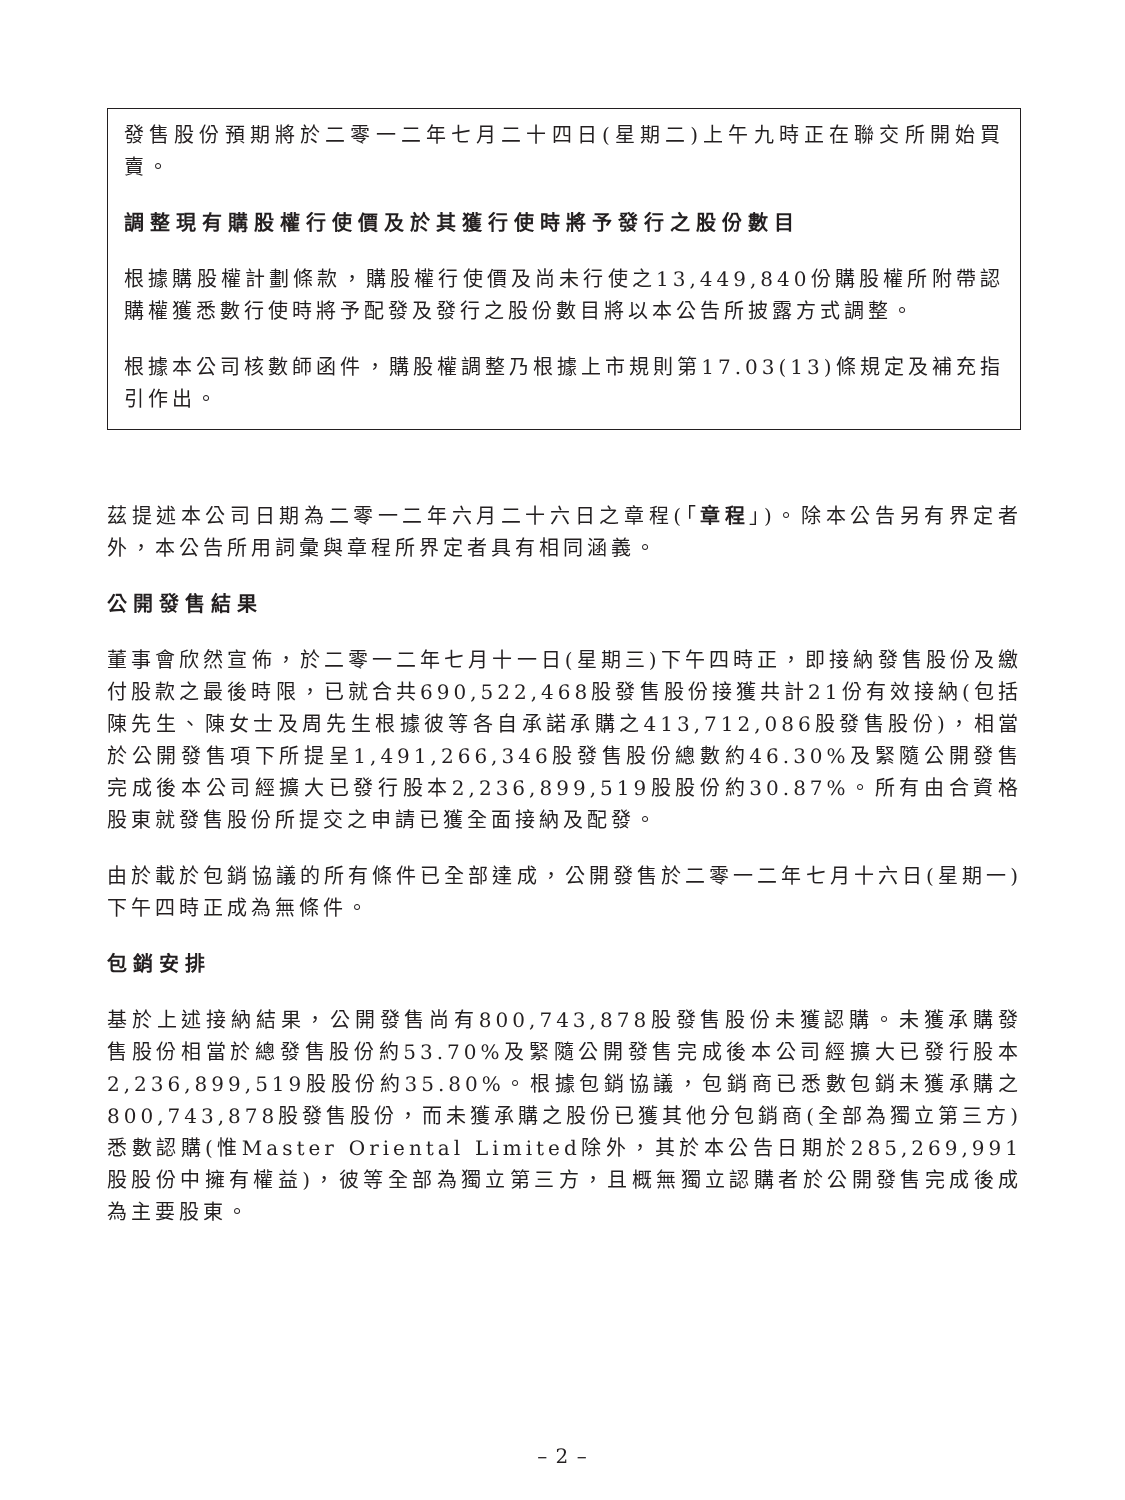發售股份預期將於二零一二年七月二十四日(星期二)上午九時正在聯交所開始買賣。
調整現有購股權行使價及於其獲行使時將予發行之股份數目
根據購股權計劃條款，購股權行使價及尚未行使之13,449,840份購股權所附帶認購權獲悉數行使時將予配發及發行之股份數目將以本公告所披露方式調整。
根據本公司核數師函件，購股權調整乃根據上市規則第17.03(13)條規定及補充指引作出。
茲提述本公司日期為二零一二年六月二十六日之章程(「章程」)。除本公告另有界定者外，本公告所用詞彙與章程所界定者具有相同涵義。
公開發售結果
董事會欣然宣佈，於二零一二年七月十一日(星期三)下午四時正，即接納發售股份及繳付股款之最後時限，已就合共690,522,468股發售股份接獲共計21份有效接納(包括陳先生、陳女士及周先生根據彼等各自承諾承購之413,712,086股發售股份)，相當於公開發售項下所提呈1,491,266,346股發售股份總數約46.30%及緊隨公開發售完成後本公司經擴大已發行股本2,236,899,519股股份約30.87%。所有由合資格股東就發售股份所提交之申請已獲全面接納及配發。
由於載於包銷協議的所有條件已全部達成，公開發售於二零一二年七月十六日(星期一)下午四時正成為無條件。
包銷安排
基於上述接納結果，公開發售尚有800,743,878股發售股份未獲認購。未獲承購發售股份相當於總發售股份約53.70%及緊隨公開發售完成後本公司經擴大已發行股本2,236,899,519股股份約35.80%。根據包銷協議，包銷商已悉數包銷未獲承購之800,743,878股發售股份，而未獲承購之股份已獲其他分包銷商(全部為獨立第三方)悉數認購(惟Master Oriental Limited除外，其於本公告日期於285,269,991股股份中擁有權益)，彼等全部為獨立第三方，且概無獨立認購者於公開發售完成後成為主要股東。
– 2 –